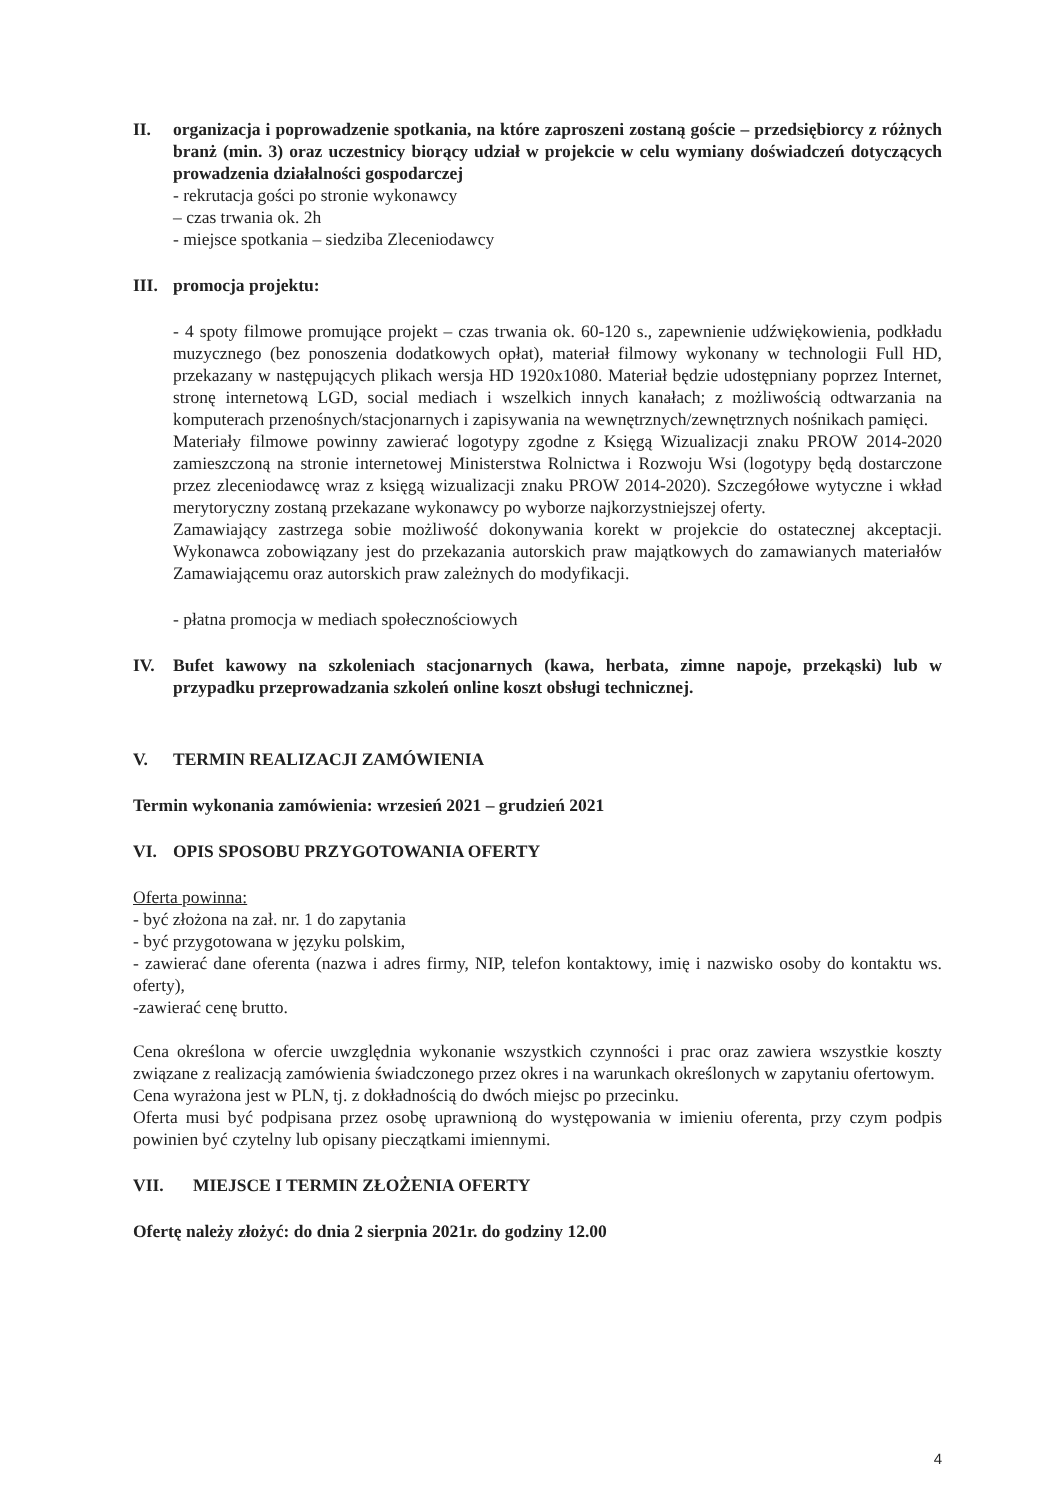II. organizacja i poprowadzenie spotkania, na które zaproszeni zostaną goście – przedsiębiorcy z różnych branż (min. 3) oraz uczestnicy biorący udział w projekcie w celu wymiany doświadczeń dotyczących prowadzenia działalności gospodarczej
- rekrutacja gości po stronie wykonawcy
– czas trwania ok. 2h
- miejsce spotkania – siedziba Zleceniodawcy
III. promocja projektu:
- 4 spoty filmowe promujące projekt – czas trwania ok. 60-120 s., zapewnienie udźwiękowienia, podkładu muzycznego (bez ponoszenia dodatkowych opłat), materiał filmowy wykonany w technologii Full HD, przekazany w następujących plikach wersja HD 1920x1080. Materiał będzie udostępniany poprzez Internet, stronę internetową LGD, social mediach i wszelkich innych kanałach; z możliwością odtwarzania na komputerach przenośnych/stacjonarnych i zapisywania na wewnętrznych/zewnętrznych nośnikach pamięci.
Materiały filmowe powinny zawierać logotypy zgodne z Księgą Wizualizacji znaku PROW 2014-2020 zamieszczoną na stronie internetowej Ministerstwa Rolnictwa i Rozwoju Wsi (logotypy będą dostarczone przez zleceniodawcę wraz z księgą wizualizacji znaku PROW 2014-2020). Szczegółowe wytyczne i wkład merytoryczny zostaną przekazane wykonawcy po wyborze najkorzystniejszej oferty.
Zamawiający zastrzega sobie możliwość dokonywania korekt w projekcie do ostatecznej akceptacji. Wykonawca zobowiązany jest do przekazania autorskich praw majątkowych do zamawianych materiałów Zamawiającemu oraz autorskich praw zależnych do modyfikacji.
- płatna promocja w mediach społecznościowych
IV. Bufet kawowy na szkoleniach stacjonarnych (kawa, herbata, zimne napoje, przekąski) lub w przypadku przeprowadzania szkoleń online koszt obsługi technicznej.
V. TERMIN REALIZACJI ZAMÓWIENIA
Termin wykonania zamówienia: wrzesień 2021 – grudzień 2021
VI. OPIS SPOSOBU PRZYGOTOWANIA OFERTY
Oferta powinna:
- być złożona na zał. nr. 1 do zapytania
- być przygotowana w języku polskim,
- zawierać dane oferenta (nazwa i adres firmy, NIP, telefon kontaktowy, imię i nazwisko osoby do kontaktu ws. oferty),
-zawierać cenę brutto.
Cena określona w ofercie uwzględnia wykonanie wszystkich czynności i prac oraz zawiera wszystkie koszty związane z realizacją zamówienia świadczonego przez okres i na warunkach określonych w zapytaniu ofertowym.
Cena wyrażona jest w PLN, tj. z dokładnością do dwóch miejsc po przecinku.
Oferta musi być podpisana przez osobę uprawnioną do występowania w imieniu oferenta, przy czym podpis powinien być czytelny lub opisany pieczątkami imiennymi.
VII. MIEJSCE I TERMIN ZŁOŻENIA OFERTY
Ofertę należy złożyć: do dnia 2 sierpnia 2021r. do godziny 12.00
4